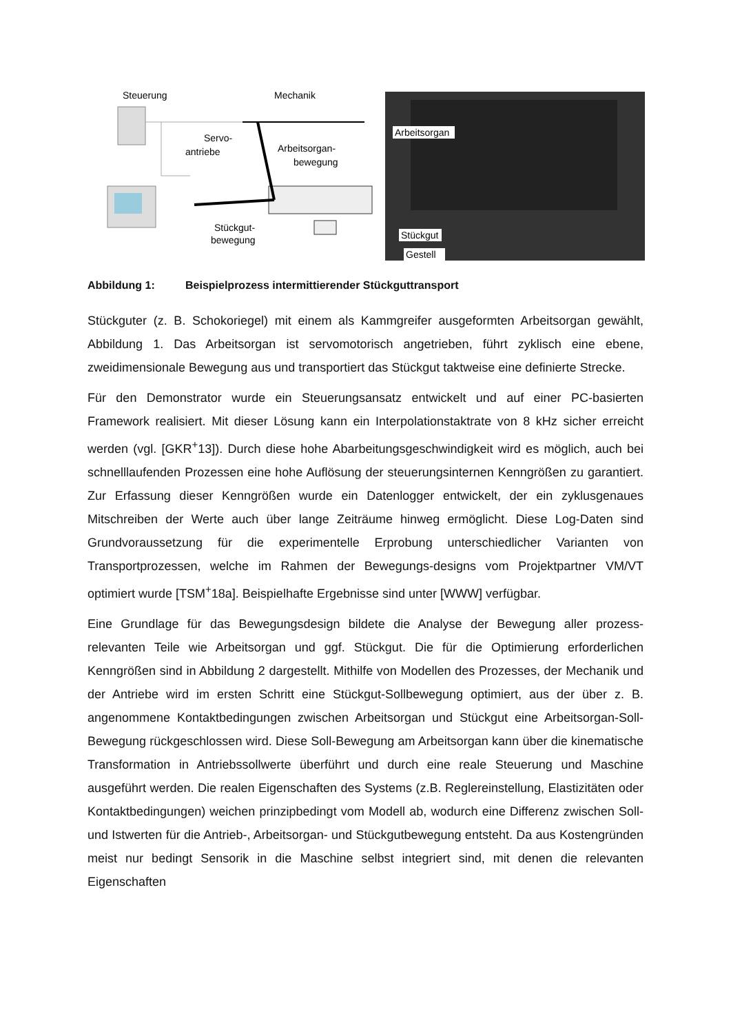Steuerung
Mechanik
Servo-
antriebe
Arbeitsorgan-
bewegung
Stückgut-
bewegung
Arbeitsorgan
Stückgut
Gestell
Abbildung 1: Beispielprozess intermittierender Stückguttransport
Stückguter (z. B. Schokoriegel) mit einem als Kammgreifer ausgeformten Arbeitsorgan gewählt, Abbildung 1. Das Arbeitsorgan ist servomotorisch angetrieben, führt zyklisch eine ebene, zweidimensionale Bewegung aus und transportiert das Stückgut taktweise eine definierte Strecke.
Für den Demonstrator wurde ein Steuerungsansatz entwickelt und auf einer PC-basierten Framework realisiert. Mit dieser Lösung kann ein Interpolationstaktrate von 8 kHz sicher erreicht werden (vgl. [GKR<sup>+</sup>13]). Durch diese hohe Abarbeitungsgeschwindigkeit wird es möglich, auch bei schnelllaufenden Prozessen eine hohe Auflösung der steuerungsinternen Kenngrößen zu garantiert. Zur Erfassung dieser Kenngrößen wurde ein Datenlogger entwickelt, der ein zyklusgenaues Mitschreiben der Werte auch über lange Zeiträume hinweg ermöglicht. Diese Log-Daten sind Grundvoraussetzung für die experimentelle Erprobung unterschiedlicher Varianten von Transportprozessen, welche im Rahmen der Bewegungs-designs vom Projektpartner VM/VT optimiert wurde [TSM<sup>+</sup>18a]. Beispielhafte Ergebnisse sind unter [WWW] verfügbar.
Eine Grundlage für das Bewegungsdesign bildete die Analyse der Bewegung aller prozess-relevanten Teile wie Arbeitsorgan und ggf. Stückgut. Die für die Optimierung erforderlichen Kenngrößen sind in Abbildung 2 dargestellt. Mithilfe von Modellen des Prozesses, der Mechanik und der Antriebe wird im ersten Schritt eine Stückgut-Sollbewegung optimiert, aus der über z. B. angenommene Kontaktbedingungen zwischen Arbeitsorgan und Stückgut eine Arbeitsorgan-Soll-Bewegung rückgeschlossen wird. Diese Soll-Bewegung am Arbeitsorgan kann über die kinematische Transformation in Antriebssollwerte überführt und durch eine reale Steuerung und Maschine ausgeführt werden. Die realen Eigenschaften des Systems (z.B. Reglereinstellung, Elastizitäten oder Kontaktbedingungen) weichen prinzipbedingt vom Modell ab, wodurch eine Differenz zwischen Soll- und Istwerten für die Antrieb-, Arbeitsorgan- und Stückgutbewegung entsteht. Da aus Kostengründen meist nur bedingt Sensorik in die Maschine selbst integriert sind, mit denen die relevanten Eigenschaften